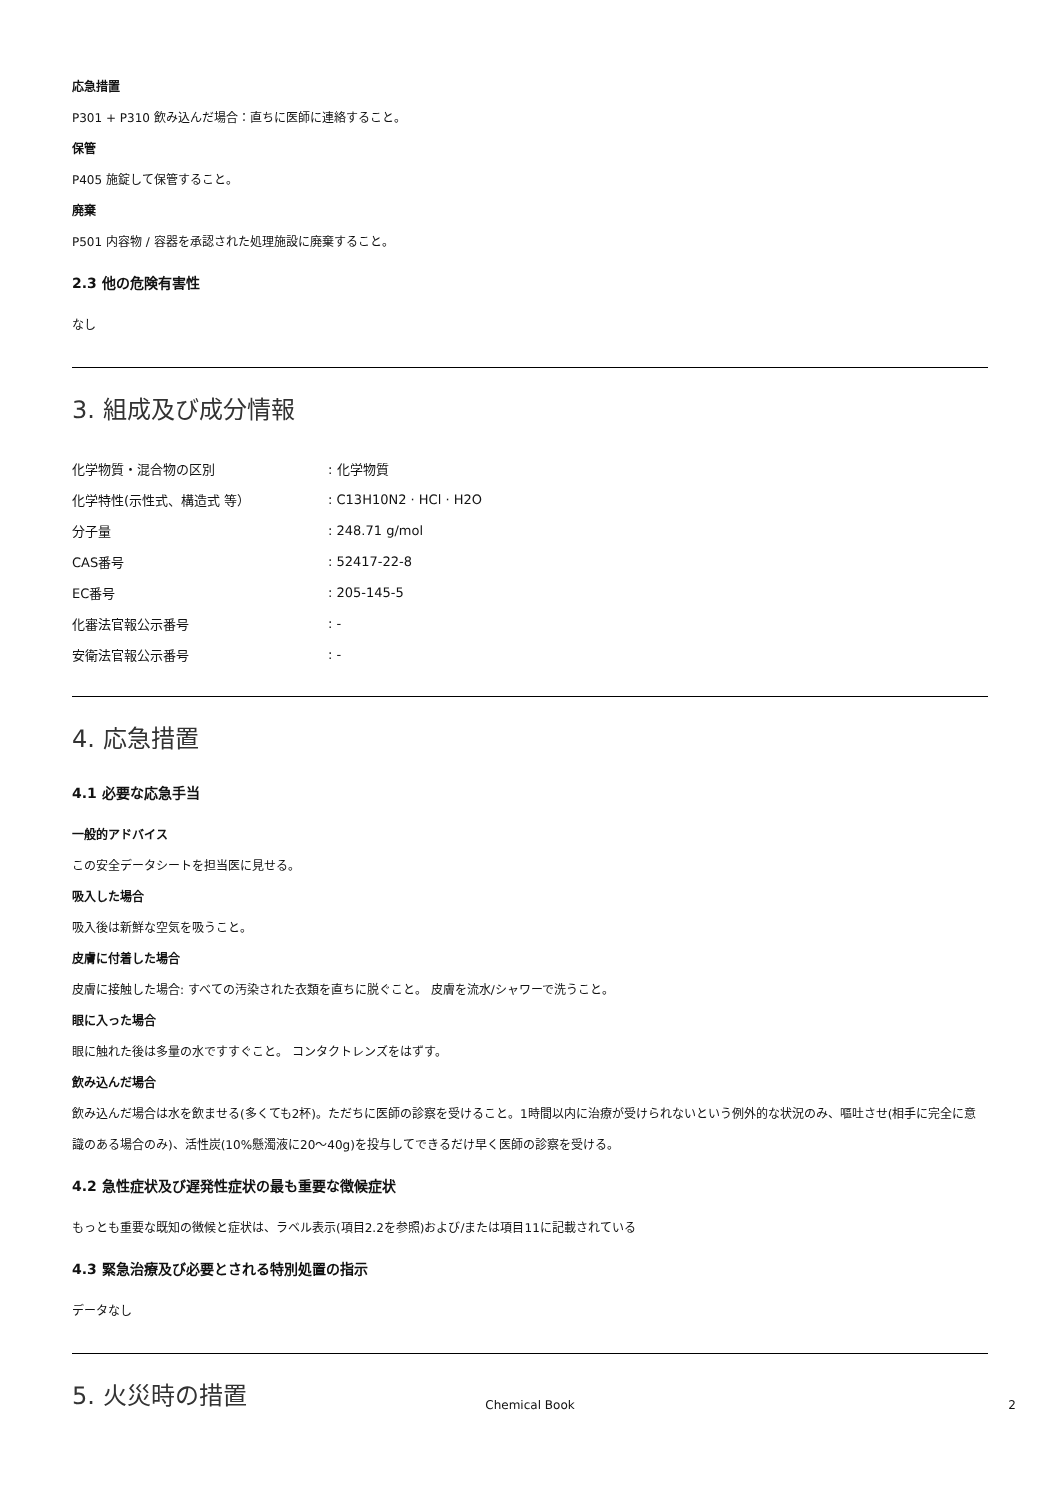応急措置
P301 + P310 飲み込んだ場合：直ちに医師に連絡すること。
保管
P405 施錠して保管すること。
廃棄
P501 内容物 / 容器を承認された処理施設に廃棄すること。
2.3 他の危険有害性
なし
3. 組成及び成分情報
| 化学物質・混合物の区別 | : 化学物質 |
| 化学特性(示性式、構造式 等） | : C13H10N2 · HCl · H2O |
| 分子量 | : 248.71 g/mol |
| CAS番号 | : 52417-22-8 |
| EC番号 | : 205-145-5 |
| 化審法官報公示番号 | : - |
| 安衛法官報公示番号 | : - |
4. 応急措置
4.1 必要な応急手当
一般的アドバイス
この安全データシートを担当医に見せる。
吸入した場合
吸入後は新鮮な空気を吸うこと。
皮膚に付着した場合
皮膚に接触した場合: すべての汚染された衣類を直ちに脱ぐこと。 皮膚を流水/シャワーで洗うこと。
眼に入った場合
眼に触れた後は多量の水ですすぐこと。 コンタクトレンズをはずす。
飲み込んだ場合
飲み込んだ場合は水を飲ませる(多くても2杯)。ただちに医師の診察を受けること。1時間以内に治療が受けられないという例外的な状況のみ、嘔吐させ(相手に完全に意識のある場合のみ)、活性炭(10%懸濁液に20～40g)を投与してできるだけ早く医師の診察を受ける。
4.2 急性症状及び遅発性症状の最も重要な徴候症状
もっとも重要な既知の徴候と症状は、ラベル表示(項目2.2を参照)および/または項目11に記載されている
4.3 緊急治療及び必要とされる特別処置の指示
データなし
5. 火災時の措置
Chemical Book 2